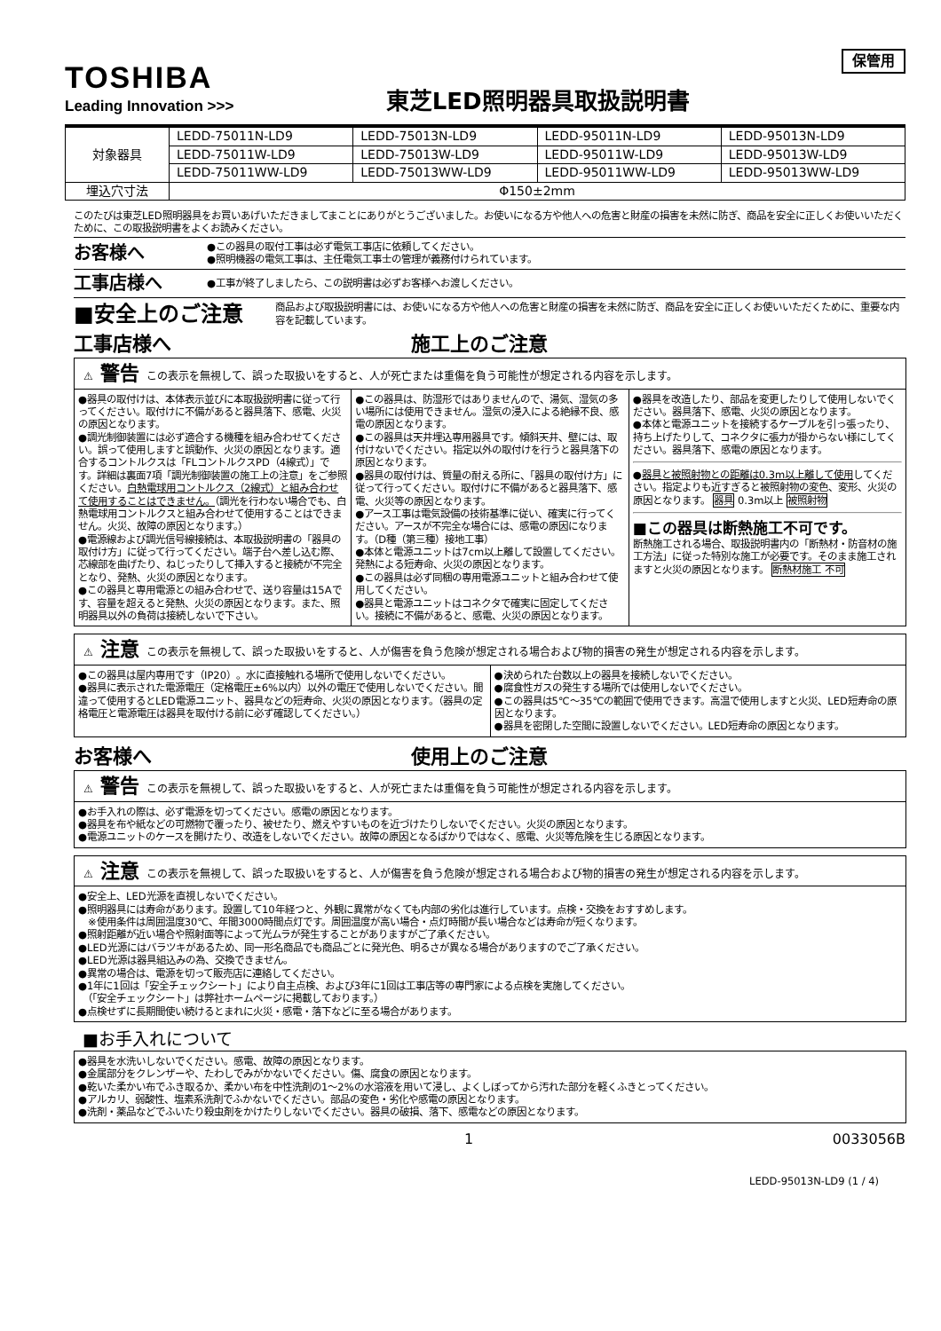TOSHIBA
Leading Innovation >>>
東芝LED照明器具取扱説明書
保管用
| 対象器具 | LEDD-75011N-LD9 | LEDD-75013N-LD9 | LEDD-95011N-LD9 | LEDD-95013N-LD9 |
| | LEDD-75011W-LD9 | LEDD-75013W-LD9 | LEDD-95011W-LD9 | LEDD-95013W-LD9 |
| | LEDD-75011WW-LD9 | LEDD-75013WW-LD9 | LEDD-95011WW-LD9 | LEDD-95013WW-LD9 |
| 埋込穴寸法 | Φ150±2mm | | | |
このたびは東芝LED照明器具をお買いあげいただきましてまことにありがとうございました。お使いになる方や他人への危害と財産の損害を未然に防ぎ、商品を安全に正しくお使いいただくために、この取扱説明書をよくお読みください。
お客様へ
●この器具の取付工事は必ず電気工事店に依頼してください。
●照明機器の電気工事は、主任電気工事士の管理が義務付けられています。
工事店様へ
●工事が終了しましたら、この説明書は必ずお客様へお渡しください。
■安全上のご注意
商品および取扱説明書には、お使いになる方や他人への危害と財産の損害を未然に防ぎ、商品を安全に正しくお使いいただくために、重要な内容を記載しています。
工事店様へ 施工上のご注意
⚠ 警告 この表示を無視して、誤った取扱いをすると、人が死亡または重傷を負う可能性が想定される内容を示します。
●器具の取付けは、本体表示並びに本取扱説明書に従って行ってください。取付けに不備があると器具落下、感電、火災の原因となります。
●調光制御装置には必ず適合する機種を組み合わせてください。誤って使用しますと誤動作、火災の原因となります。適合するコントルクスは「FLコントルクスPD（4線式）」です。詳細は裏面7項「調光制御装置の施工上の注意」をご参照ください。白熱電球用コントルクス（2線式）と組み合わせて使用することはできません。（調光を行わない場合でも、白熱電球用コントルクスと組み合わせて使用することはできません。火災、故障の原因となります。）
●電源線および調光信号線接続は、本取扱説明書の「器具の取付け方」に従って行ってください。端子台へ差し込む際、芯線部を曲げたり、ねじったりして挿入すると接続が不完全となり、発熱、火災の原因となります。
●この器具と専用電源との組み合わせで、送り容量は15Aです、容量を超えると発熱、火災の原因となります。また、照明器具以外の負荷は接続しないで下さい。
●この器具は、防湿形ではありませんので、湯気、湿気の多い場所には使用できません。湿気の浸入による絶縁不良、感電の原因となります。
●この器具は天井埋込専用器具です。傾斜天井、壁には、取付けないでください。指定以外の取付けを行うと器具落下の原因となります。
●器具の取付けは、質量の耐える所に、「器具の取付け方」に従って行ってください。取付けに不備があると器具落下、感電、火災等の原因となります。
●アース工事は電気設備の技術基準に従い、確実に行ってください。アースが不完全な場合には、感電の原因になります。（D種（第三種）接地工事）
●本体と電源ユニットは7cm以上離して設置してください。発熱による短寿命、火災の原因となります。
●この器具は必ず同梱の専用電源ユニットと組み合わせて使用してください。
●器具と電源ユニットはコネクタで確実に固定してください。接続に不備があると、感電、火災の原因となります。
●器具を改造したり、部品を変更したりして使用しないでください。器具落下、感電、火災の原因となります。
●本体と電源ユニットを接続するケーブルを引っ張ったり、持ち上げたりして、コネクタに張力が掛からない様にしてください。器具落下、感電の原因となります。
●器具と被照射物との距離は0.3m以上離して使用してください。指定よりも近すぎると被照射物の変色、変形、火災の原因となります。 器具 0.3m以上 被照射物
■この器具は断熱施工不可です。
断熱施工される場合、取扱説明書内の「断熱材・防音材の施工方法」に従った特別な施工が必要です。そのまま施工されますと火災の原因となります。 断熱材施工 不可
⚠ 注意 この表示を無視して、誤った取扱いをすると、人が傷害を負う危険が想定される場合および物的損害の発生が想定される内容を示します。
●この器具は屋内専用です（IP20）。水に直接触れる場所で使用しないでください。
●器具に表示された電源電圧（定格電圧±6%以内）以外の電圧で使用しないでください。間違って使用するとLED電源ユニット、器具などの短寿命、火災の原因となります。（器具の定格電圧と電源電圧は器具を取付ける前に必ず確認してください。）
●決められた台数以上の器具を接続しないでください。
●腐食性ガスの発生する場所では使用しないでください。
●この器具は5℃～35℃の範囲で使用できます。高温で使用しますと火災、LED短寿命の原因となります。
●器具を密閉した空間に設置しないでください。LED短寿命の原因となります。
お客様へ 使用上のご注意
⚠ 警告 この表示を無視して、誤った取扱いをすると、人が死亡または重傷を負う可能性が想定される内容を示します。
●お手入れの際は、必ず電源を切ってください。感電の原因となります。
●器具を布や紙などの可燃物で覆ったり、被せたり、燃えやすいものを近づけたりしないでください。火災の原因となります。
●電源ユニットのケースを開けたり、改造をしないでください。故障の原因となるばかりではなく、感電、火災等危険を生じる原因となります。
⚠ 注意 この表示を無視して、誤った取扱いをすると、人が傷害を負う危険が想定される場合および物的損害の発生が想定される内容を示します。
●安全上、LED光源を直視しないでください。
●照明器具には寿命があります。設置して10年経つと、外観に異常がなくても内部の劣化は進行しています。点検・交換をおすすめします。
　※使用条件は周囲温度30℃、年間3000時間点灯です。周囲温度が高い場合・点灯時間が長い場合などは寿命が短くなります。
●照射距離が近い場合や照射面等によって光ムラが発生することがありますがご了承ください。
●LED光源にはバラツキがあるため、同一形名商品でも商品ごとに発光色、明るさが異なる場合がありますのでご了承ください。
●LED光源は器具組込みの為、交換できません。
●異常の場合は、電源を切って販売店に連絡してください。
●1年に1回は「安全チェックシート」により自主点検、および3年に1回は工事店等の専門家による点検を実施してください。
　（「安全チェックシート」は弊社ホームページに掲載しております。）
●点検せずに長期間使い続けるとまれに火災・感電・落下などに至る場合があります。
■お手入れについて
●器具を水洗いしないでください。感電、故障の原因となります。
●金属部分をクレンザーや、たわしでみがかないでください。傷、腐食の原因となります。
●乾いた柔かい布でふき取るか、柔かい布を中性洗剤の1～2%の水溶液を用いて浸し、よくしぼってから汚れた部分を軽くふきとってください。
●アルカリ、弱酸性、塩素系洗剤でふかないでください。部品の変色・劣化や感電の原因となります。
●洗剤・薬品などでふいたり殺虫剤をかけたりしないでください。器具の破損、落下、感電などの原因となります。
1 0033056B
LEDD-95013N-LD9 (1 / 4)